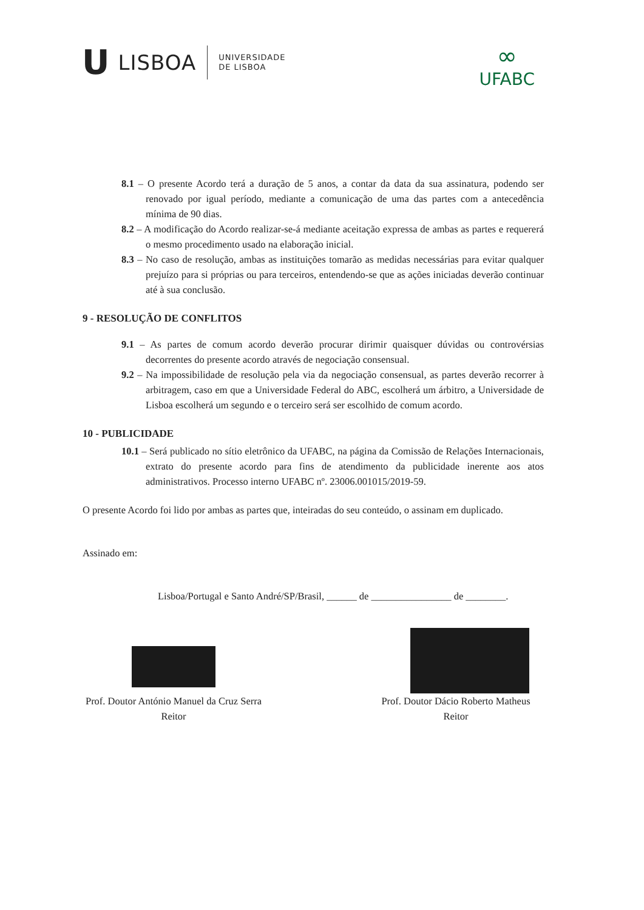U LISBOA UNIVERSIDADE
DE LISBOA
∞
UFABC
8.1 – O presente Acordo terá a duração de 5 anos, a contar da data da sua assinatura, podendo ser renovado por igual período, mediante a comunicação de uma das partes com a antecedência mínima de 90 dias.
8.2 – A modificação do Acordo realizar-se-á mediante aceitação expressa de ambas as partes e requererá o mesmo procedimento usado na elaboração inicial.
8.3 – No caso de resolução, ambas as instituições tomarão as medidas necessárias para evitar qualquer prejuízo para si próprias ou para terceiros, entendendo-se que as ações iniciadas deverão continuar até à sua conclusão.
9 - RESOLUÇÃO DE CONFLITOS
9.1 – As partes de comum acordo deverão procurar dirimir quaisquer dúvidas ou controvérsias decorrentes do presente acordo através de negociação consensual.
9.2 – Na impossibilidade de resolução pela via da negociação consensual, as partes deverão recorrer à arbitragem, caso em que a Universidade Federal do ABC, escolherá um árbitro, a Universidade de Lisboa escolherá um segundo e o terceiro será ser escolhido de comum acordo.
10 - PUBLICIDADE
10.1 – Será publicado no sítio eletrônico da UFABC, na página da Comissão de Relações Internacionais, extrato do presente acordo para fins de atendimento da publicidade inerente aos atos administrativos. Processo interno UFABC nº. 23006.001015/2019-59.
O presente Acordo foi lido por ambas as partes que, inteiradas do seu conteúdo, o assinam em duplicado.
Assinado em:
Lisboa/Portugal e Santo André/SP/Brasil, ______ de ________________ de ________.
Prof. Doutor António Manuel da Cruz Serra
Reitor
Prof. Doutor Dácio Roberto Matheus
Reitor